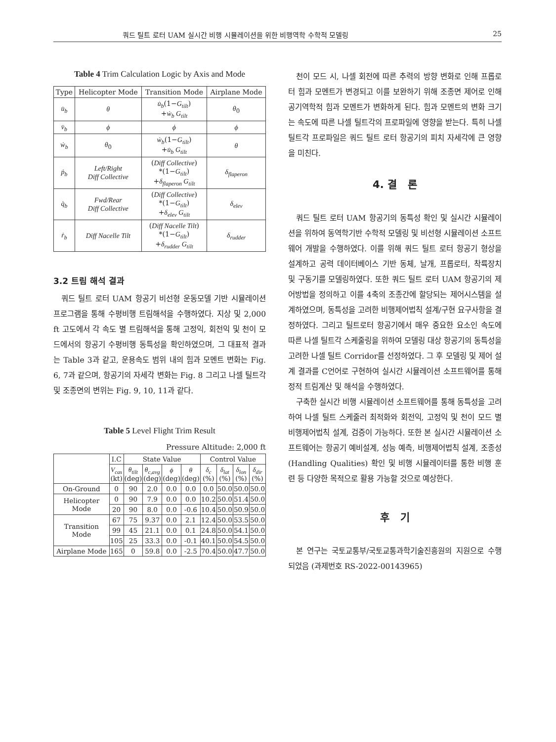쿼드 틸트 로터 UAM 실시간 비행 시뮬레이션을 위한 비행역학 수학적 모델링 25
Table 4 Trim Calculation Logic by Axis and Mode
| Type | Helicopter Mode | Transition Mode | Airplane Mode |
| --- | --- | --- | --- |
| u̇<sub>b</sub> | θ | u̇<sub>b</sub> (1− G<sub>tilt</sub> ) + ẇ<sub>b</sub> G<sub>tilt</sub> | θ<sub>0</sub> |
| v̇<sub>b</sub> | ϕ | ϕ | ϕ |
| ẇ<sub>b</sub> | θ<sub>0</sub> | ẇ<sub>b</sub> (1− G<sub>tilt</sub> ) + u̇<sub>b</sub> G<sub>tilt</sub> | θ |
| ṗ<sub>b</sub> | Left/Right Diff Collective | ( Diff Collective ) *(1− G<sub>tilt</sub> ) + δ<sub>flaperon</sub> G<sub>tilt</sub> | δ<sub>flaperon</sub> |
| q̇<sub>b</sub> | Fwd/Rear Diff Collective | ( Diff Collective ) *(1− G<sub>tilt</sub> ) + δ<sub>elev</sub> G<sub>tilt</sub> | δ<sub>elev</sub> |
| ṙ<sub>b</sub> | Diff Nacelle Tilt | ( Diff Nacelle Tilt ) *(1− G<sub>tilt</sub> ) + δ<sub>rudder</sub> G<sub>tilt</sub> | δ<sub>rudder</sub> |
3.2 트림 해석 결과
쿼드 틸트 로터 UAM 항공기 비선형 운동모델 기반 시뮬레이션 프로그램을 통해 수평비행 트림해석을 수행하였다. 지상 및 2,000 ft 고도에서 각 속도 별 트림해석을 통해 고정익, 회전익 및 천이 모드에서의 항공기 수평비행 동특성을 확인하였으며, 그 대표적 결과는 Table 3과 같고, 운용속도 범위 내의 힘과 모멘트 변화는 Fig. 6, 7과 같으며, 항공기의 자세각 변화는 Fig. 8 그리고 나셀 틸트각 및 조종면의 변위는 Fig. 9, 10, 11과 같다.
Table 5 Level Flight Trim Result
Pressure Altitude: 2,000 ft
| | I.C | State Value | | | | Control Value | | | |
| --- | --- | --- | --- | --- | --- | --- | --- | --- | --- |
| | V<sub>cas</sub> (kt) | θ<sub>tilt</sub> (deg) | θ<sub>c,avg</sub> (deg) | ϕ (deg) | θ (deg) | δ<sub>c</sub> (%) | δ<sub>lat</sub> (%) | δ<sub>lon</sub> (%) | δ<sub>dir</sub> (%) |
| On-Ground | 0 | 90 | 2.0 | 0.0 | 0.0 | 0.0 | 50.0 | 50.0 | 50.0 |
| Helicopter Mode | 0 | 90 | 7.9 | 0.0 | 0.0 | 10.2 | 50.0 | 51.4 | 50.0 |
| | 20 | 90 | 8.0 | 0.0 | -0.6 | 10.4 | 50.0 | 50.9 | 50.0 |
| Transition Mode | 67 | 75 | 9.37 | 0.0 | 2.1 | 12.4 | 50.0 | 53.5 | 50.0 |
| | 99 | 45 | 21.1 | 0.0 | 0.1 | 24.8 | 50.0 | 54.1 | 50.0 |
| | 105 | 25 | 33.3 | 0.0 | -0.1 | 40.1 | 50.0 | 54.5 | 50.0 |
| Airplane Mode | 165 | 0 | 59.8 | 0.0 | -2.5 | 70.4 | 50.0 | 47.7 | 50.0 |
천이 모드 시, 나셀 회전에 따른 추력의 방향 변화로 인해 프롭로터 힘과 모멘트가 변경되고 이를 보완하기 위해 조종면 제어로 인해 공기역학적 힘과 모멘트가 변화하게 된다. 힘과 모멘트의 변화 크기는 속도에 따른 나셀 틸트각의 프로파일에 영향을 받는다. 특히 나셀 틸트각 프로파일은 쿼드 틸트 로터 항공기의 피치 자세각에 큰 영향을 미친다.
4. 결 론
쿼드 틸트 로터 UAM 항공기의 동특성 확인 및 실시간 시뮬레이션을 위하여 동역학기반 수학적 모델링 및 비선형 시뮬레이션 소프트웨어 개발을 수행하였다. 이를 위해 쿼드 틸트 로터 항공기 형상을 설계하고 공력 데이터베이스 기반 동체, 날개, 프롭로터, 착륙장치 및 구동기를 모델링하였다. 또한 쿼드 틸트 로터 UAM 항공기의 제어방법을 정의하고 이를 4축의 조종간에 할당되는 제어시스템을 설계하였으며, 동특성을 고려한 비행제어법칙 설계/구현 요구사항을 결정하였다. 그리고 틸트로터 항공기에서 매우 중요한 요소인 속도에 따른 나셀 틸트각 스케줄링을 위하여 모델링 대상 항공기의 동특성을 고려한 나셀 틸트 Corridor를 선정하였다. 그 후 모델링 및 제어 설계 결과를 C언어로 구현하여 실시간 시뮬레이션 소프트웨어를 통해 정적 트림계산 및 해석을 수행하였다.
구축한 실시간 비행 시뮬레이션 소프트웨어를 통해 동특성을 고려하여 나셀 틸트 스케줄러 최적화와 회전익, 고정익 및 천이 모드 별 비행제어법칙 설계, 검증이 가능하다. 또한 본 실시간 시뮬레이션 소프트웨어는 항공기 예비설계, 성능 예측, 비행제어법칙 설계, 조종성(Handling Qualities) 확인 및 비행 시뮬레이터를 통한 비행 훈련 등 다양한 목적으로 활용 가능할 것으로 예상한다.
후 기
본 연구는 국토교통부/국토교통과학기술진흥원의 지원으로 수행되었음 (과제번호 RS-2022-00143965)